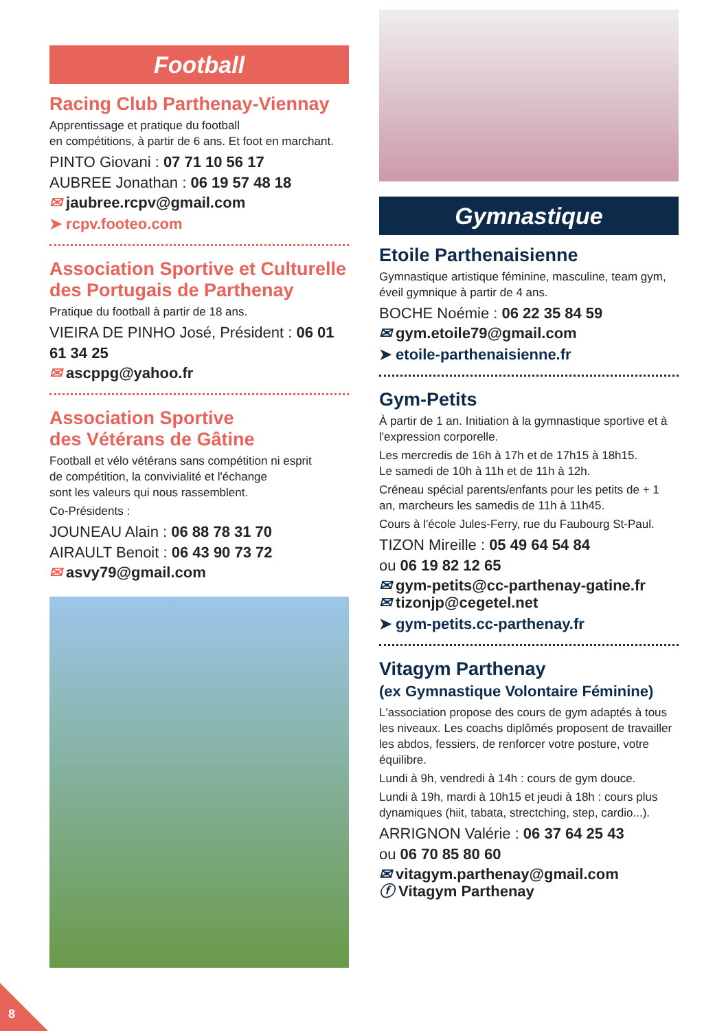Football
Racing Club Parthenay-Viennay
Apprentissage et pratique du football
en compétitions, à partir de 6 ans. Et foot en marchant.
PINTO Giovani : 07 71 10 56 17
AUBREE Jonathan : 06 19 57 48 18
✉ jaubree.rcpv@gmail.com
➤ rcpv.footeo.com
Association Sportive et Culturelle des Portugais de Parthenay
Pratique du football à partir de 18 ans.
VIEIRA DE PINHO José, Président : 06 01 61 34 25
✉ ascppg@yahoo.fr
Association Sportive
des Vétérans de Gâtine
Football et vélo vétérans sans compétition ni esprit
de compétition, la convivialité et l'échange
sont les valeurs qui nous rassemblent.
Co-Présidents :
JOUNEAU Alain : 06 88 78 31 70
AIRAULT Benoit : 06 43 90 73 72
✉ asvy79@gmail.com
Gymnastique
Etoile Parthenaisienne
Gymnastique artistique féminine, masculine, team gym, éveil gymnique à partir de 4 ans.
BOCHE Noémie : 06 22 35 84 59
✉ gym.etoile79@gmail.com
➤ etoile-parthenaisienne.fr
Gym-Petits
À partir de 1 an. Initiation à la gymnastique sportive et à l'expression corporelle.
Les mercredis de 16h à 17h et de 17h15 à 18h15.
Le samedi de 10h à 11h et de 11h à 12h.
Créneau spécial parents/enfants pour les petits de + 1 an, marcheurs les samedis de 11h à 11h45.
Cours à l'école Jules-Ferry, rue du Faubourg St-Paul.
TIZON Mireille : 05 49 64 54 84
ou 06 19 82 12 65
✉ gym-petits@cc-parthenay-gatine.fr
✉ tizonjp@cegetel.net
➤ gym-petits.cc-parthenay.fr
Vitagym Parthenay
(ex Gymnastique Volontaire Féminine)
L'association propose des cours de gym adaptés à tous les niveaux. Les coachs diplômés proposent de travailler les abdos, fessiers, de renforcer votre posture, votre équilibre.
Lundi à 9h, vendredi à 14h : cours de gym douce.
Lundi à 19h, mardi à 10h15 et jeudi à 18h : cours plus dynamiques (hiit, tabata, strectching, step, cardio...).
ARRIGNON Valérie : 06 37 64 25 43
ou 06 70 85 80 60
✉ vitagym.parthenay@gmail.com
ⓕ Vitagym Parthenay
8